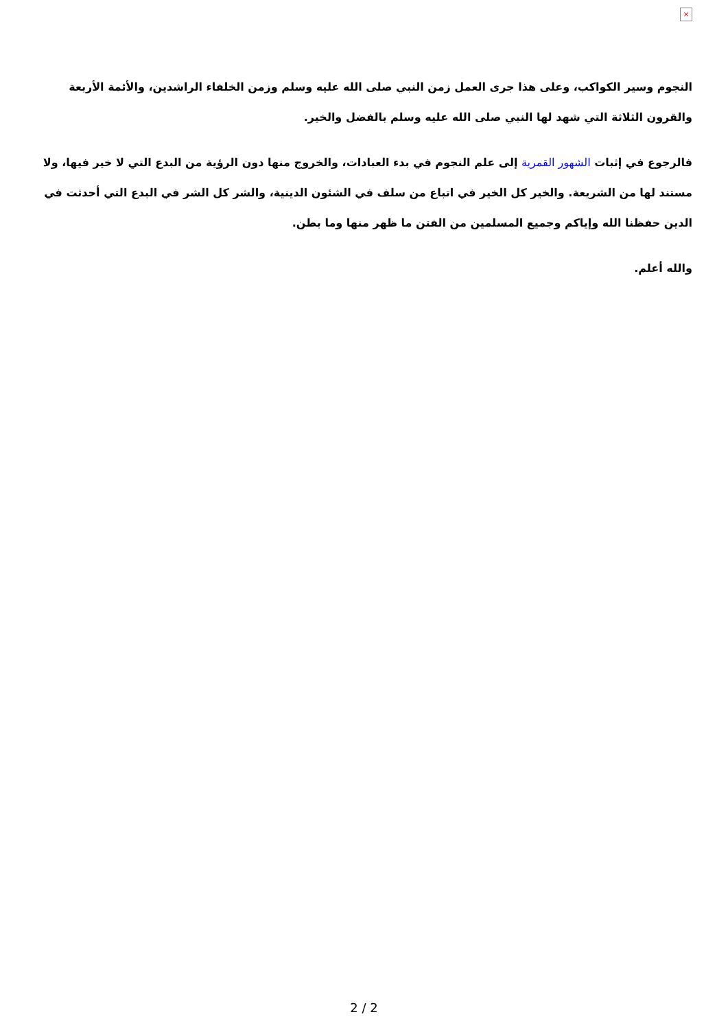×
النجوم وسير الكواكب، وعلى هذا جرى العمل زمن النبي صلى الله عليه وسلم وزمن الخلفاء الراشدين، والأئمة الأربعة والقرون الثلاثة التي شهد لها النبي صلى الله عليه وسلم بالفضل والخير.
فالرجوع في إثبات الشهور القمرية إلى علم النجوم في بدء العبادات، والخروج منها دون الرؤية من البدع التي لا خير فيها، ولا مستند لها من الشريعة. والخير كل الخير في اتباع من سلف في الشئون الدينية، والشر كل الشر في البدع التي أحدثت في الدين حفظنا الله وإياكم وجميع المسلمين من الفتن ما ظهر منها وما بطن.
والله أعلم.
2 / 2